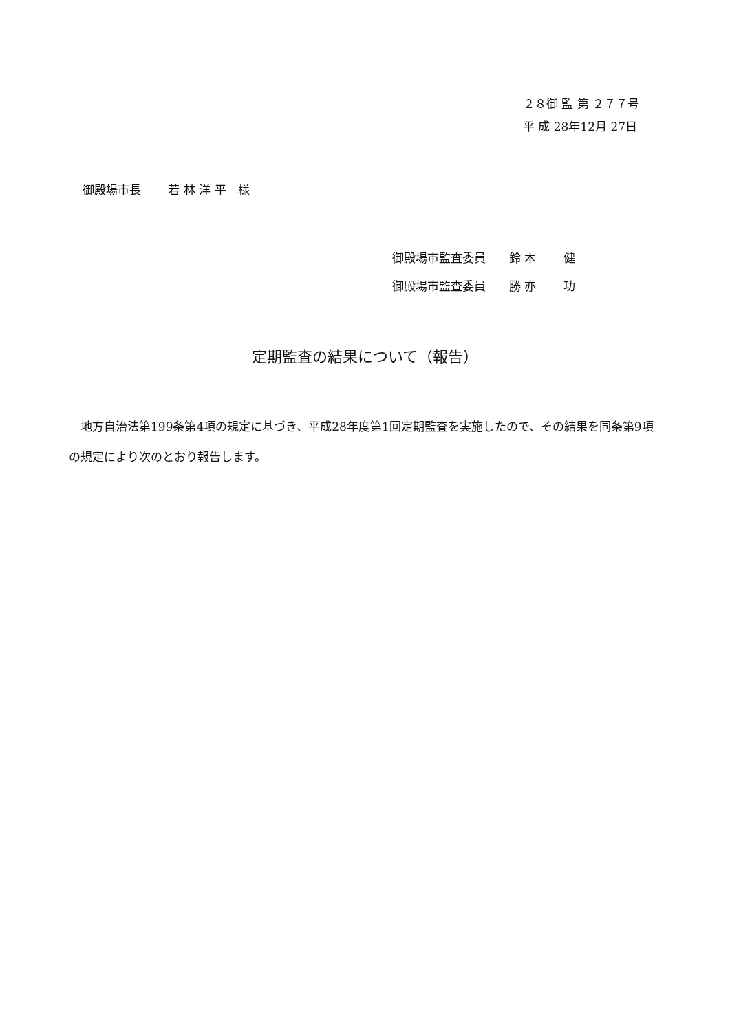２８御 監 第 ２７７号
平 成 28年12月 27日
御殿場市長　　 若 林 洋 平　様
御殿場市監査委員　　鈴 木　　 健
御殿場市監査委員　　勝 亦　　 功
定期監査の結果について（報告）
　地方自治法第199条第4項の規定に基づき、平成28年度第1回定期監査を実施したので、その結果を同条第9項の規定により次のとおり報告します。